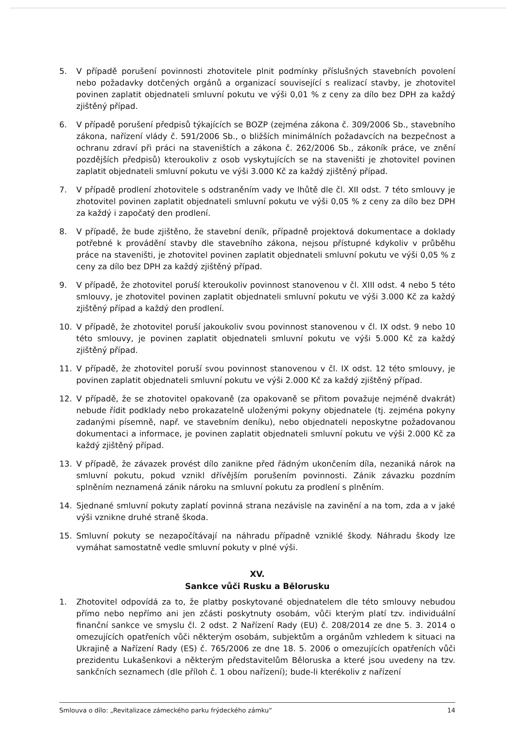5. V případě porušení povinnosti zhotovitele plnit podmínky příslušných stavebních povolení nebo požadavky dotčených orgánů a organizací související s realizací stavby, je zhotovitel povinen zaplatit objednateli smluvní pokutu ve výši 0,01 % z ceny za dílo bez DPH za každý zjištěný případ.
6. V případě porušení předpisů týkajících se BOZP (zejména zákona č. 309/2006 Sb., stavebního zákona, nařízení vlády č. 591/2006 Sb., o bližších minimálních požadavcích na bezpečnost a ochranu zdraví při práci na staveništích a zákona č. 262/2006 Sb., zákoník práce, ve znění pozdějších předpisů) kteroukoliv z osob vyskytujících se na staveništi je zhotovitel povinen zaplatit objednateli smluvní pokutu ve výši 3.000 Kč za každý zjištěný případ.
7. V případě prodlení zhotovitele s odstraněním vady ve lhůtě dle čl. XII odst. 7 této smlouvy je zhotovitel povinen zaplatit objednateli smluvní pokutu ve výši 0,05 % z ceny za dílo bez DPH za každý i započatý den prodlení.
8. V případě, že bude zjištěno, že stavební deník, případně projektová dokumentace a doklady potřebné k provádění stavby dle stavebního zákona, nejsou přístupné kdykoliv v průběhu práce na staveništi, je zhotovitel povinen zaplatit objednateli smluvní pokutu ve výši 0,05 % z ceny za dílo bez DPH za každý zjištěný případ.
9. V případě, že zhotovitel poruší kteroukoliv povinnost stanovenou v čl. XIII odst. 4 nebo 5 této smlouvy, je zhotovitel povinen zaplatit objednateli smluvní pokutu ve výši 3.000 Kč za každý zjištěný případ a každý den prodlení.
10. V případě, že zhotovitel poruší jakoukoliv svou povinnost stanovenou v čl. IX odst. 9 nebo 10 této smlouvy, je povinen zaplatit objednateli smluvní pokutu ve výši 5.000 Kč za každý zjištěný případ.
11. V případě, že zhotovitel poruší svou povinnost stanovenou v čl. IX odst. 12 této smlouvy, je povinen zaplatit objednateli smluvní pokutu ve výši 2.000 Kč za každý zjištěný případ.
12. V případě, že se zhotovitel opakovaně (za opakovaně se přitom považuje nejméně dvakrát) nebude řídit podklady nebo prokazatelně uloženými pokyny objednatele (tj. zejména pokyny zadanými písemně, např. ve stavebním deníku), nebo objednateli neposkytne požadovanou dokumentaci a informace, je povinen zaplatit objednateli smluvní pokutu ve výši 2.000 Kč za každý zjištěný případ.
13. V případě, že závazek provést dílo zanikne před řádným ukončením díla, nezaniká nárok na smluvní pokutu, pokud vznikl dřívějším porušením povinnosti. Zánik závazku pozdním splněním neznamená zánik nároku na smluvní pokutu za prodlení s plněním.
14. Sjednané smluvní pokuty zaplatí povinná strana nezávisle na zavinění a na tom, zda a v jaké výši vznikne druhé straně škoda.
15. Smluvní pokuty se nezapočítávají na náhradu případně vzniklé škody. Náhradu škody lze vymáhat samostatně vedle smluvní pokuty v plné výši.
XV.
Sankce vůči Rusku a Bělorusku
1. Zhotovitel odpovídá za to, že platby poskytované objednatelem dle této smlouvy nebudou přímo nebo nepřímo ani jen zčásti poskytnuty osobám, vůči kterým platí tzv. individuální finanční sankce ve smyslu čl. 2 odst. 2 Nařízení Rady (EU) č. 208/2014 ze dne 5. 3. 2014 o omezujících opatřeních vůči některým osobám, subjektům a orgánům vzhledem k situaci na Ukrajině a Nařízení Rady (ES) č. 765/2006 ze dne 18. 5. 2006 o omezujících opatřeních vůči prezidentu Lukašenkovi a některým představitelům Běloruska a které jsou uvedeny na tzv. sankčních seznamech (dle příloh č. 1 obou nařízení); bude-li kterékoliv z nařízení
Smlouva o dílo: „Revitalizace zámeckého parku frýdeckého zámku“ 14